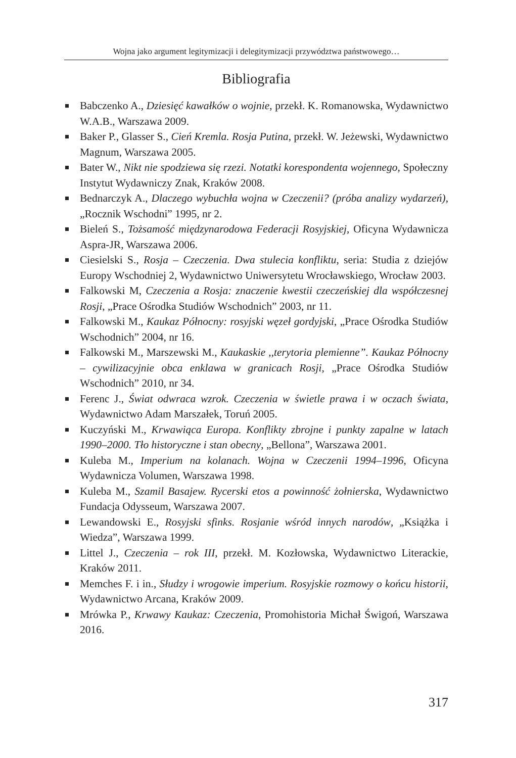Wojna jako argument legitymizacji i delegitymizacji przywództwa państwowego…
Bibliografia
Babczenko A., Dziesięć kawałków o wojnie, przekł. K. Romanowska, Wydawnictwo W.A.B., Warszawa 2009.
Baker P., Glasser S., Cień Kremla. Rosja Putina, przekł. W. Jeżewski, Wydawnictwo Magnum, Warszawa 2005.
Bater W., Nikt nie spodziewa się rzezi. Notatki korespondenta wojennego, Społeczny Instytut Wydawniczy Znak, Kraków 2008.
Bednarczyk A., Dlaczego wybuchła wojna w Czeczenii? (próba analizy wydarzeń), „Rocznik Wschodni” 1995, nr 2.
Bieleń S., Tożsamość międzynarodowa Federacji Rosyjskiej, Oficyna Wydawnicza Aspra-JR, Warszawa 2006.
Ciesielski S., Rosja – Czeczenia. Dwa stulecia konfliktu, seria: Studia z dziejów Europy Wschodniej 2, Wydawnictwo Uniwersytetu Wrocławskiego, Wrocław 2003.
Falkowski M, Czeczenia a Rosja: znaczenie kwestii czeczeńskiej dla współczesnej Rosji, „Prace Ośrodka Studiów Wschodnich” 2003, nr 11.
Falkowski M., Kaukaz Północny: rosyjski węzeł gordyjski, „Prace Ośrodka Studiów Wschodnich” 2004, nr 16.
Falkowski M., Marszewski M., Kaukaskie ,,terytoria plemienne”. Kaukaz Północny – cywilizacyjnie obca enklawa w granicach Rosji, „Prace Ośrodka Studiów Wschodnich” 2010, nr 34.
Ferenc J., Świat odwraca wzrok. Czeczenia w świetle prawa i w oczach świata, Wydawnictwo Adam Marszałek, Toruń 2005.
Kuczyński M., Krwawiąca Europa. Konflikty zbrojne i punkty zapalne w latach 1990–2000. Tło historyczne i stan obecny, „Bellona”, Warszawa 2001.
Kuleba M., Imperium na kolanach. Wojna w Czeczenii 1994–1996, Oficyna Wydawnicza Volumen, Warszawa 1998.
Kuleba M., Szamil Basajew. Rycerski etos a powinność żołnierska, Wydawnictwo Fundacja Odysseum, Warszawa 2007.
Lewandowski E., Rosyjski sfinks. Rosjanie wśród innych narodów, „Książka i Wiedza”, Warszawa 1999.
Littel J., Czeczenia – rok III, przekł. M. Kozłowska, Wydawnictwo Literackie, Kraków 2011.
Memches F. i in., Słudzy i wrogowie imperium. Rosyjskie rozmowy o końcu historii, Wydawnictwo Arcana, Kraków 2009.
Mrówka P., Krwawy Kaukaz: Czeczenia, Promohistoria Michał Świgoń, Warszawa 2016.
317